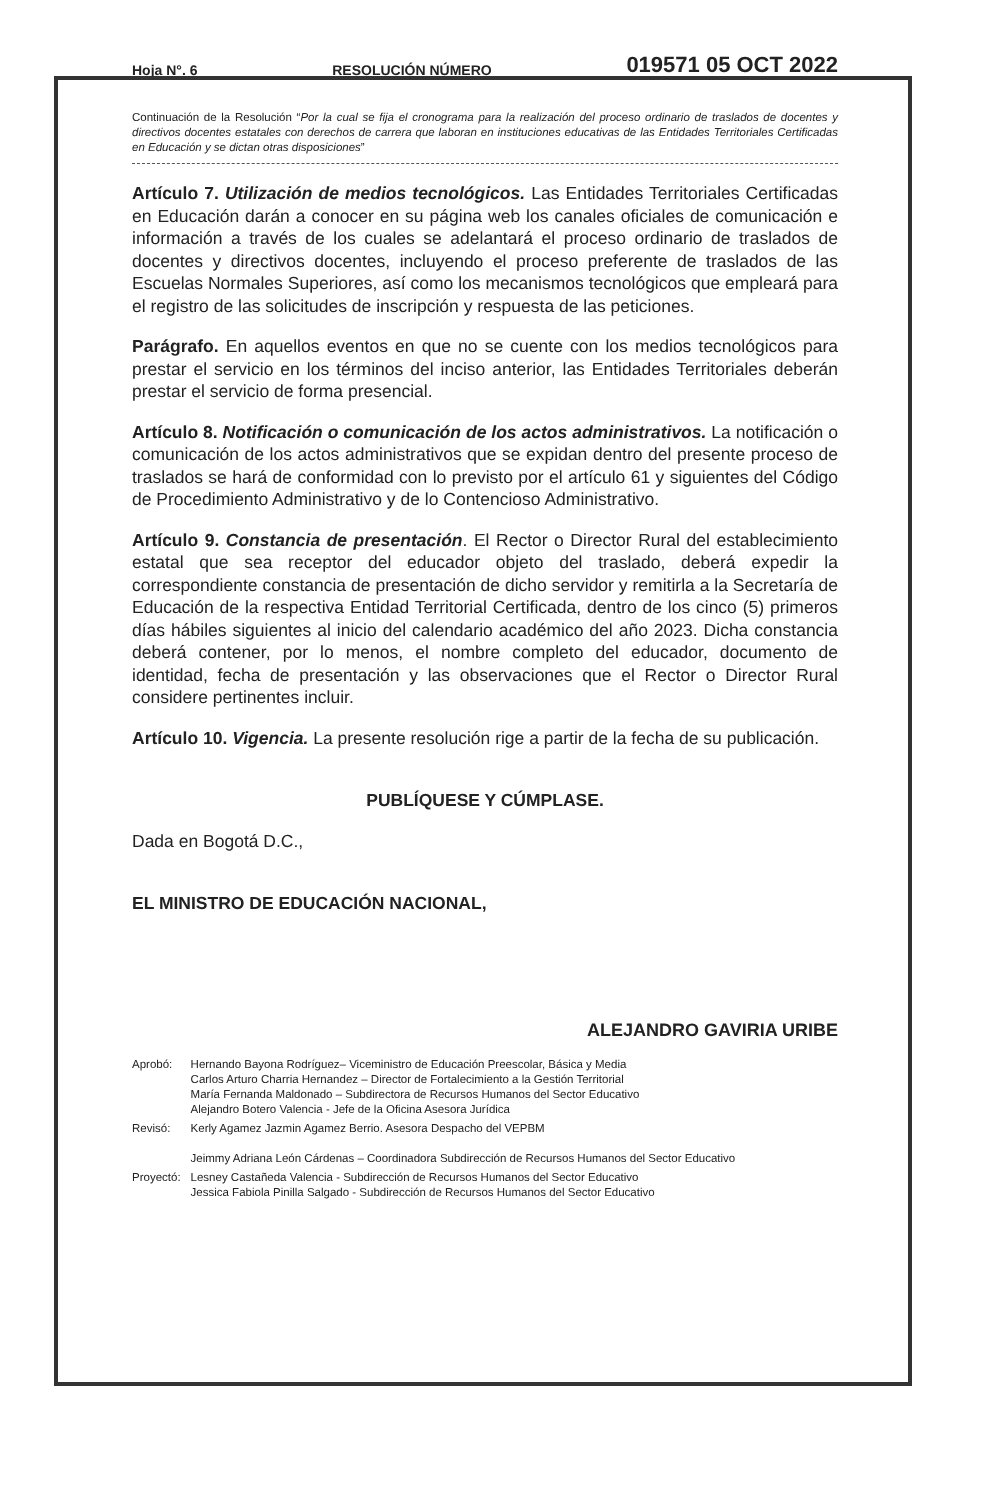Hoja N°. 6 RESOLUCIÓN NÚMERO 019571 05 OCT 2022
Continuación de la Resolución “Por la cual se fija el cronograma para la realización del proceso ordinario de traslados de docentes y directivos docentes estatales con derechos de carrera que laboran en instituciones educativas de las Entidades Territoriales Certificadas en Educación y se dictan otras disposiciones”
Artículo 7. Utilización de medios tecnológicos. Las Entidades Territoriales Certificadas en Educación darán a conocer en su página web los canales oficiales de comunicación e información a través de los cuales se adelantará el proceso ordinario de traslados de docentes y directivos docentes, incluyendo el proceso preferente de traslados de las Escuelas Normales Superiores, así como los mecanismos tecnológicos que empleará para el registro de las solicitudes de inscripción y respuesta de las peticiones.
Parágrafo. En aquellos eventos en que no se cuente con los medios tecnológicos para prestar el servicio en los términos del inciso anterior, las Entidades Territoriales deberán prestar el servicio de forma presencial.
Artículo 8. Notificación o comunicación de los actos administrativos. La notificación o comunicación de los actos administrativos que se expidan dentro del presente proceso de traslados se hará de conformidad con lo previsto por el artículo 61 y siguientes del Código de Procedimiento Administrativo y de lo Contencioso Administrativo.
Artículo 9. Constancia de presentación. El Rector o Director Rural del establecimiento estatal que sea receptor del educador objeto del traslado, deberá expedir la correspondiente constancia de presentación de dicho servidor y remitirla a la Secretaría de Educación de la respectiva Entidad Territorial Certificada, dentro de los cinco (5) primeros días hábiles siguientes al inicio del calendario académico del año 2023. Dicha constancia deberá contener, por lo menos, el nombre completo del educador, documento de identidad, fecha de presentación y las observaciones que el Rector o Director Rural considere pertinentes incluir.
Artículo 10. Vigencia. La presente resolución rige a partir de la fecha de su publicación.
PUBLÍQUESE Y CÚMPLASE.
Dada en Bogotá D.C.,
EL MINISTRO DE EDUCACIÓN NACIONAL,
ALEJANDRO GAVIRIA URIBE
| Aprobó: | Hernando Bayona Rodríguez– Viceministro de Educación Preescolar, Básica y Media Carlos Arturo Charria Hernandez – Director de Fortalecimiento a la Gestión Territorial María Fernanda Maldonado – Subdirectora de Recursos Humanos del Sector Educativo Alejandro Botero Valencia - Jefe de la Oficina Asesora Jurídica |
| Revisó: | Kerly Agamez Jazmin Agamez Berrio. Asesora Despacho del VEPBM Jeimmy Adriana León Cárdenas – Coordinadora Subdirección de Recursos Humanos del Sector Educativo |
| Proyectó: | Lesney Castañeda Valencia - Subdirección de Recursos Humanos del Sector Educativo Jessica Fabiola Pinilla Salgado - Subdirección de Recursos Humanos del Sector Educativo |